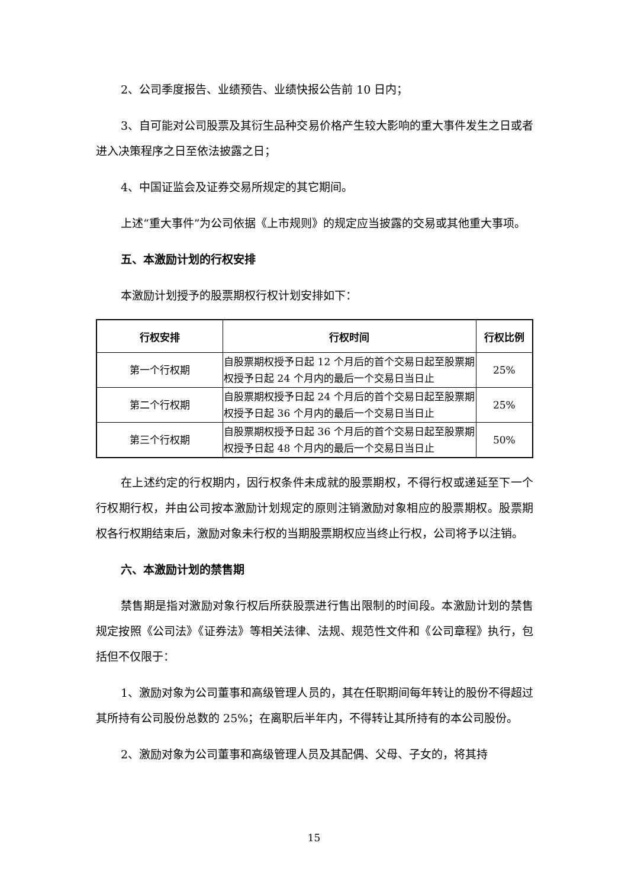2、公司季度报告、业绩预告、业绩快报公告前 10 日内；
3、自可能对公司股票及其衍生品种交易价格产生较大影响的重大事件发生之日或者进入决策程序之日至依法披露之日；
4、中国证监会及证券交易所规定的其它期间。
上述“重大事件”为公司依据《上市规则》的规定应当披露的交易或其他重大事项。
五、本激励计划的行权安排
本激励计划授予的股票期权行权计划安排如下：
| 行权安排 | 行权时间 | 行权比例 |
| --- | --- | --- |
| 第一个行权期 | 自股票期权授予日起 12 个月后的首个交易日起至股票期权授予日起 24 个月内的最后一个交易日当日止 | 25% |
| 第二个行权期 | 自股票期权授予日起 24 个月后的首个交易日起至股票期权授予日起 36 个月内的最后一个交易日当日止 | 25% |
| 第三个行权期 | 自股票期权授予日起 36 个月后的首个交易日起至股票期权授予日起 48 个月内的最后一个交易日当日止 | 50% |
在上述约定的行权期内，因行权条件未成就的股票期权，不得行权或递延至下一个行权期行权，并由公司按本激励计划规定的原则注销激励对象相应的股票期权。股票期权各行权期结束后，激励对象未行权的当期股票期权应当终止行权，公司将予以注销。
六、本激励计划的禁售期
禁售期是指对激励对象行权后所获股票进行售出限制的时间段。本激励计划的禁售规定按照《公司法》《证券法》等相关法律、法规、规范性文件和《公司章程》执行，包括但不仅限于：
1、激励对象为公司董事和高级管理人员的，其在任职期间每年转让的股份不得超过其所持有公司股份总数的 25%；在离职后半年内，不得转让其所持有的本公司股份。
2、激励对象为公司董事和高级管理人员及其配偶、父母、子女的，将其持
15